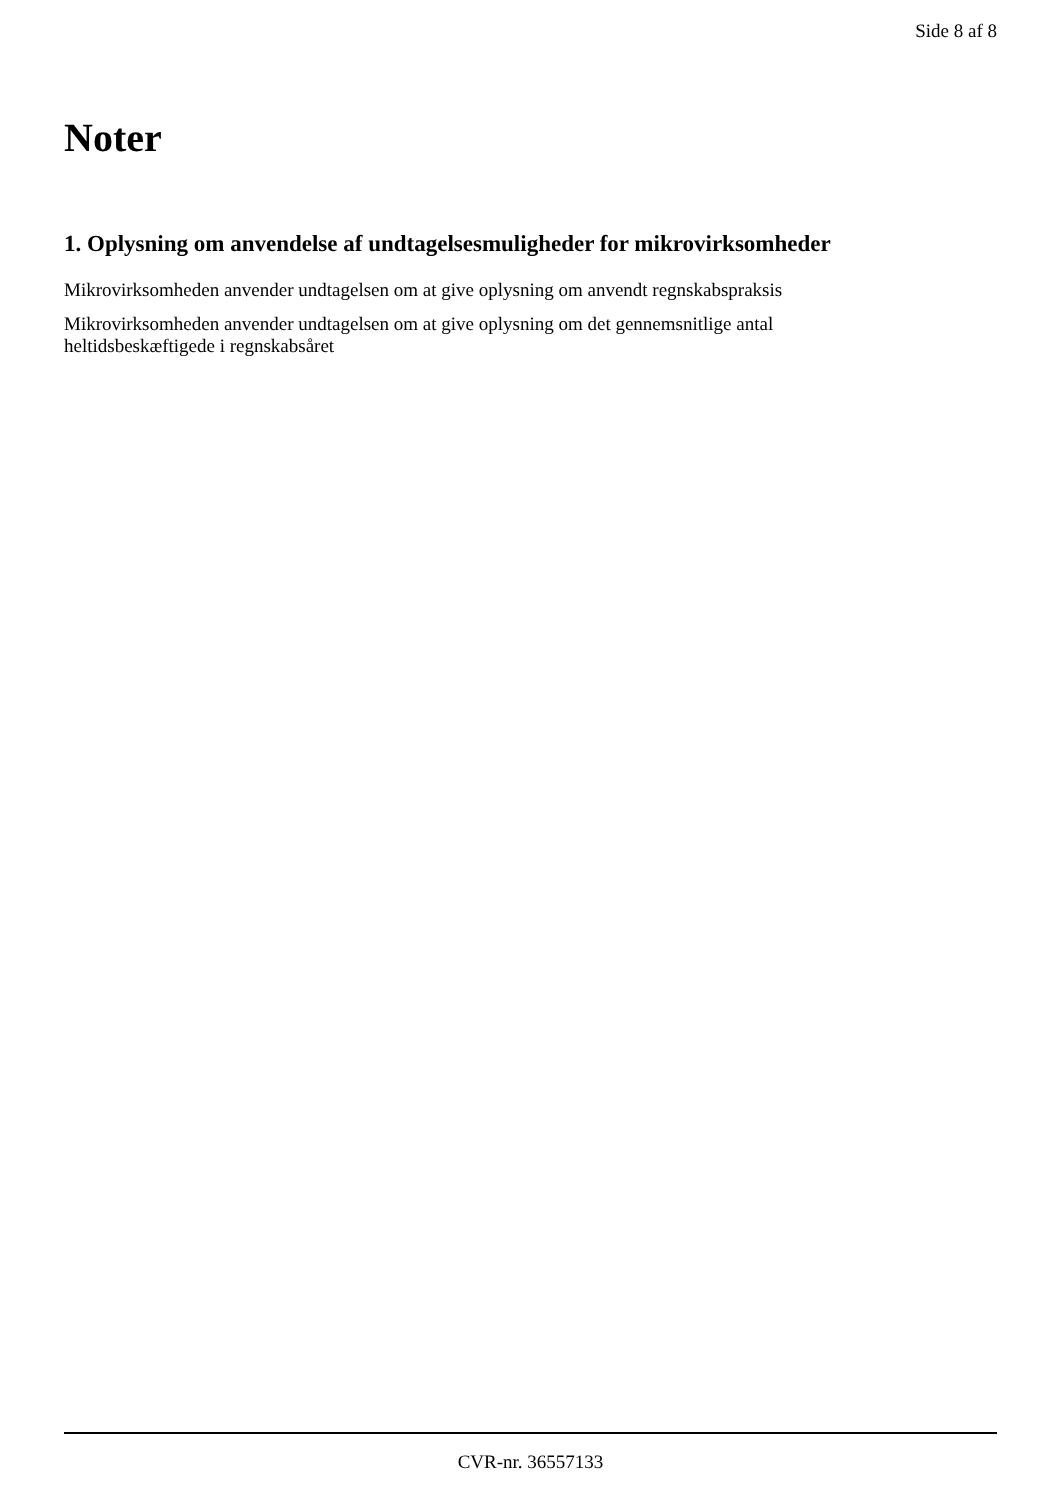Side 8 af 8
Noter
1. Oplysning om anvendelse af undtagelsesmuligheder for mikrovirksomheder
Mikrovirksomheden anvender undtagelsen om at give oplysning om anvendt regnskabspraksis
Mikrovirksomheden anvender undtagelsen om at give oplysning om det gennemsnitlige antal
heltidsbeskæftigede i regnskabsåret
CVR-nr. 36557133